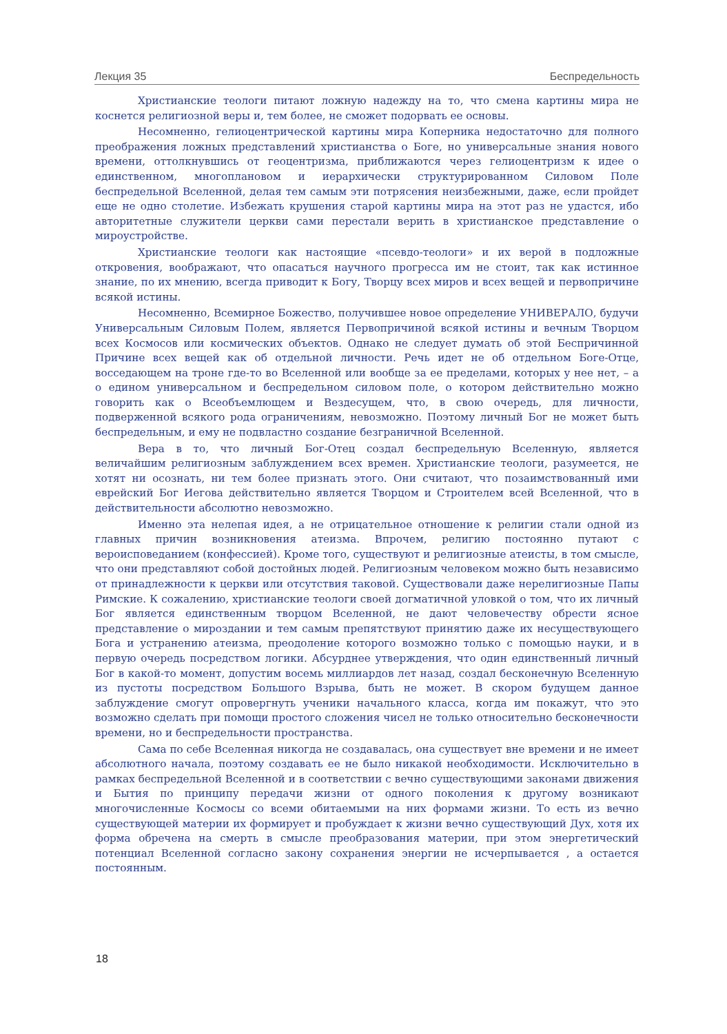Лекция 35 Беспредельность
Христианские теологи питают ложную надежду на то, что смена картины мира не коснется религиозной веры и, тем более, не сможет подорвать ее основы.
Несомненно, гелиоцентрической картины мира Коперника недостаточно для полного преображения ложных представлений христианства о Боге, но универсальные знания нового времени, оттолкнувшись от геоцентризма, приближаются через гелиоцентризм к идее о единственном, многоплановом и иерархически структурированном Силовом Поле беспредельной Вселенной, делая тем самым эти потрясения неизбежными, даже, если пройдет еще не одно столетие. Избежать крушения старой картины мира на этот раз не удастся, ибо авторитетные служители церкви сами перестали верить в христианское представление о мироустройстве.
Христианские теологи как настоящие «псевдо-теологи» и их верой в подложные откровения, воображают, что опасаться научного прогресса им не стоит, так как истинное знание, по их мнению, всегда приводит к Богу, Творцу всех миров и всех вещей и первопричине всякой истины.
Несомненно, Всемирное Божество, получившее новое определение УНИВЕРАЛО, будучи Универсальным Силовым Полем, является Первопричиной всякой истины и вечным Творцом всех Космосов или космических объектов. Однако не следует думать об этой Беспричинной Причине всех вещей как об отдельной личности. Речь идет не об отдельном Боге-Отце, восседающем на троне где-то во Вселенной или вообще за ее пределами, которых у нее нет, – а о едином универсальном и беспредельном силовом поле, о котором действительно можно говорить как о Всеобъемлющем и Вездесущем, что, в свою очередь, для личности, подверженной всякого рода ограничениям, невозможно. Поэтому личный Бог не может быть беспредельным, и ему не подвластно создание безграничной Вселенной.
Вера в то, что личный Бог-Отец создал беспредельную Вселенную, является величайшим религиозным заблуждением всех времен. Христианские теологи, разумеется, не хотят ни осознать, ни тем более признать этого. Они считают, что позаимствованный ими еврейский Бог Иегова действительно является Творцом и Строителем всей Вселенной, что в действительности абсолютно невозможно.
Именно эта нелепая идея, а не отрицательное отношение к религии стали одной из главных причин возникновения атеизма. Впрочем, религию постоянно путают с вероисповеданием (конфессией). Кроме того, существуют и религиозные атеисты, в том смысле, что они представляют собой достойных людей. Религиозным человеком можно быть независимо от принадлежности к церкви или отсутствия таковой. Существовали даже нерелигиозные Папы Римские. К сожалению, христианские теологи своей догматичной уловкой о том, что их личный Бог является единственным творцом Вселенной, не дают человечеству обрести ясное представление о мироздании и тем самым препятствуют принятию даже их несуществующего Бога и устранению атеизма, преодоление которого возможно только с помощью науки, и в первую очередь посредством логики. Абсурднее утверждения, что один единственный личный Бог в какой-то момент, допустим восемь миллиардов лет назад, создал бесконечную Вселенную из пустоты посредством Большого Взрыва, быть не может. В скором будущем данное заблуждение смогут опровергнуть ученики начального класса, когда им покажут, что это возможно сделать при помощи простого сложения чисел не только относительно бесконечности времени, но и беспредельности пространства.
Сама по себе Вселенная никогда не создавалась, она существует вне времени и не имеет абсолютного начала, поэтому создавать ее не было никакой необходимости. Исключительно в рамках беспредельной Вселенной и в соответствии с вечно существующими законами движения и Бытия по принципу передачи жизни от одного поколения к другому возникают многочисленные Космосы со всеми обитаемыми на них формами жизни. То есть из вечно существующей материи их формирует и пробуждает к жизни вечно существующий Дух, хотя их форма обречена на смерть в смысле преобразования материи, при этом энергетический потенциал Вселенной согласно закону сохранения энергии не исчерпывается , а остается постоянным.
18